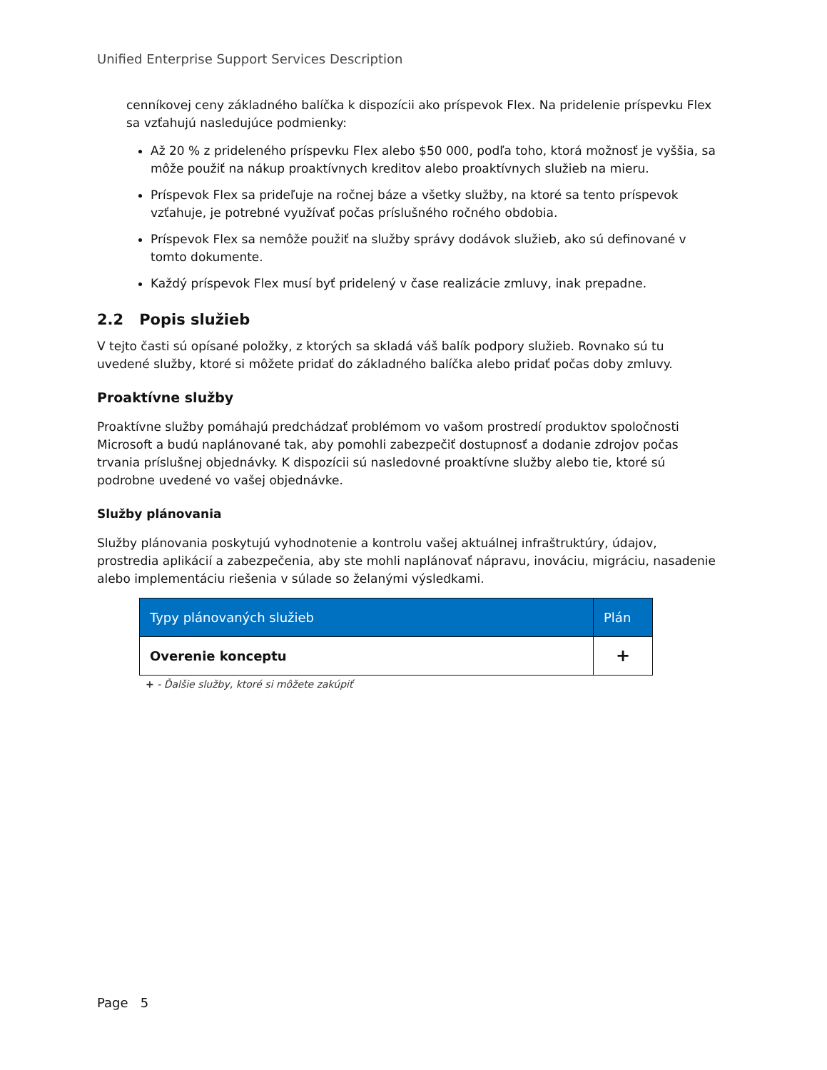Unified Enterprise Support Services Description
cenníkovej ceny základného balíčka k dispozícii ako príspevok Flex. Na pridelenie príspevku Flex sa vzťahujú nasledujúce podmienky:
Až 20 % z prideleného príspevku Flex alebo $50 000, podľa toho, ktorá možnosť je vyššia, sa môže použiť na nákup proaktívnych kreditov alebo proaktívnych služieb na mieru.
Príspevok Flex sa prideľuje na ročnej báze a všetky služby, na ktoré sa tento príspevok vzťahuje, je potrebné využívať počas príslušného ročného obdobia.
Príspevok Flex sa nemôže použiť na služby správy dodávok služieb, ako sú definované v tomto dokumente.
Každý príspevok Flex musí byť pridelený v čase realizácie zmluvy, inak prepadne.
2.2 Popis služieb
V tejto časti sú opísané položky, z ktorých sa skladá váš balík podpory služieb. Rovnako sú tu uvedené služby, ktoré si môžete pridať do základného balíčka alebo pridať počas doby zmluvy.
Proaktívne služby
Proaktívne služby pomáhajú predchádzať problémom vo vašom prostredí produktov spoločnosti Microsoft a budú naplánované tak, aby pomohli zabezpečiť dostupnosť a dodanie zdrojov počas trvania príslušnej objednávky. K dispozícii sú nasledovné proaktívne služby alebo tie, ktoré sú podrobne uvedené vo vašej objednávke.
Služby plánovania
Služby plánovania poskytujú vyhodnotenie a kontrolu vašej aktuálnej infraštruktúry, údajov, prostredia aplikácií a zabezpečenia, aby ste mohli naplánovať nápravu, inováciu, migráciu, nasadenie alebo implementáciu riešenia v súlade so želanými výsledkami.
| Typy plánovaných služieb | Plán |
| --- | --- |
| Overenie konceptu | + |
+ - Ďalšie služby, ktoré si môžete zakúpiť
Page 5